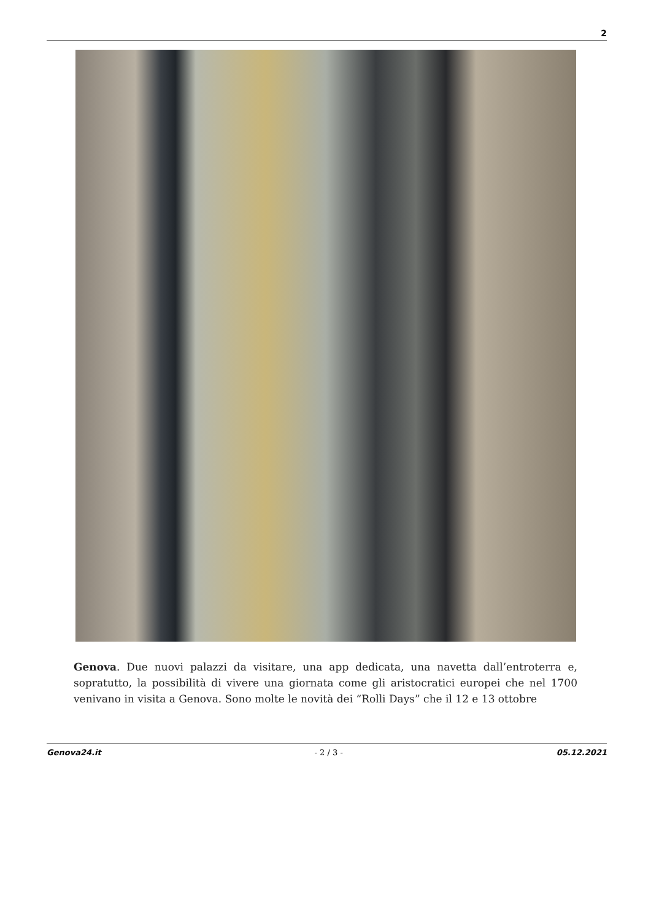2
Genova. Due nuovi palazzi da visitare, una app dedicata, una navetta dall’entroterra e, sopratutto, la possibilità di vivere una giornata come gli aristocratici europei che nel 1700 venivano in visita a Genova. Sono molte le novità dei “Rolli Days” che il 12 e 13 ottobre
Genova24.it - 2 / 3 - 05.12.2021